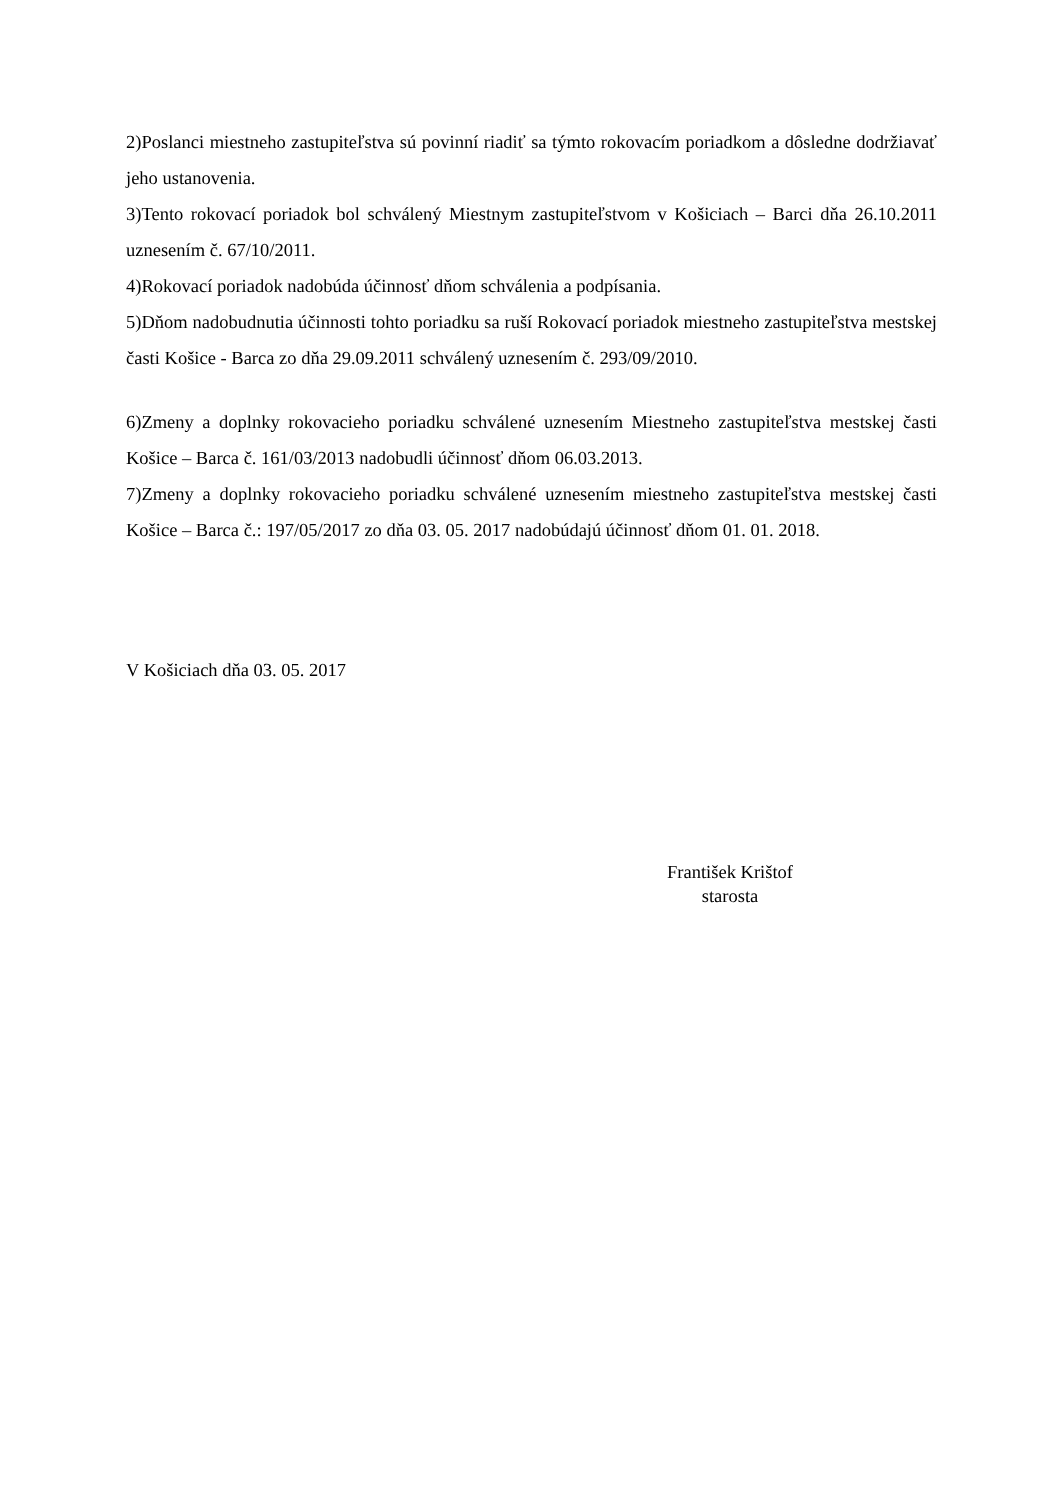2)Poslanci miestneho zastupiteľstva sú povinní riadiť sa týmto rokovacím poriadkom a dôsledne dodržiavať jeho ustanovenia.
3)Tento rokovací poriadok bol schválený Miestnym zastupiteľstvom v Košiciach – Barci dňa 26.10.2011 uznesením č. 67/10/2011.
4)Rokovací poriadok nadobúda účinnosť dňom schválenia a podpísania.
5)Dňom nadobudnutia účinnosti tohto poriadku sa ruší Rokovací poriadok miestneho zastupiteľstva mestskej časti Košice - Barca zo dňa 29.09.2011 schválený uznesením č. 293/09/2010.
6)Zmeny a doplnky rokovacieho poriadku schválené uznesením Miestneho zastupiteľstva mestskej časti Košice – Barca č. 161/03/2013 nadobudli účinnosť dňom 06.03.2013.
7)Zmeny a doplnky rokovacieho poriadku schválené uznesením miestneho zastupiteľstva mestskej časti Košice – Barca č.: 197/05/2017 zo dňa 03. 05. 2017 nadobúdajú účinnosť dňom 01. 01. 2018.
V Košiciach dňa 03. 05. 2017
František Krištof
starosta